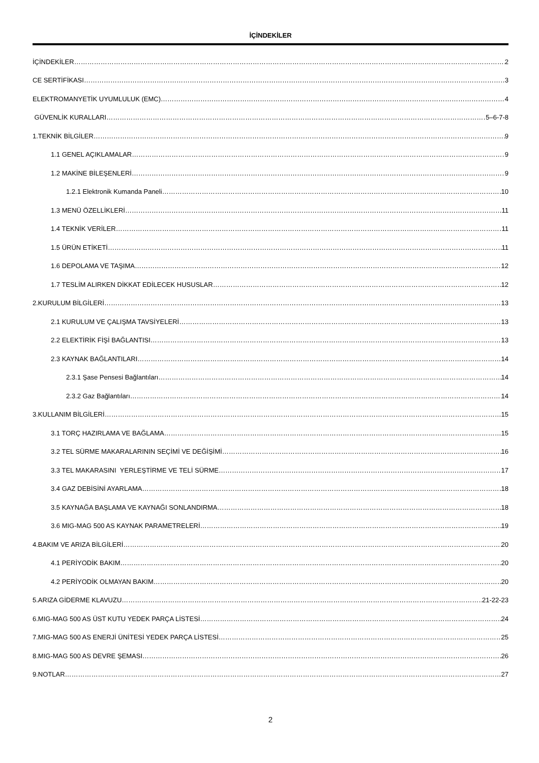İÇİNDEKİLER
İÇİNDEKİLER 2
CE SERTİFİKASI 3
ELEKTROMANYETİK UYUMLULUK (EMC) 4
GÜVENLİK KURALLARI 5–6-7-8
1.TEKNİK BİLGİLER 9
1.1 GENEL AÇIKLAMALAR 9
1.2 MAKİNE BİLEŞENLERİ 9
1.2.1 Elektronik Kumanda Paneli 10
1.3 MENÜ ÖZELLİKLERİ 11
1.4 TEKNİK VERİLER 11
1.5 ÜRÜN ETİKETİ 11
1.6 DEPOLAMA VE TAŞIMA 12
1.7 TESLİM ALIRKEN DİKKAT EDİLECEK HUSUSLAR 12
2.KURULUM BİLGİLERİ 13
2.1 KURULUM VE ÇALIŞMA TAVSİYELERİ 13
2.2 ELEKTİRİK FİŞİ BAĞLANTISI 13
2.3 KAYNAK BAĞLANTILARI 14
2.3.1 Şase Pensesi Bağlantıları 14
2.3.2 Gaz Bağlantıları 14
3.KULLANIM BİLGİLERİ 15
3.1 TORÇ HAZIRLAMA VE BAĞLAMA 15
3.2 TEL SÜRME MAKARALARININ SEÇİMİ VE DEĞİŞİMİ 16
3.3 TEL MAKARASINI YERLEŞTİRME VE TELİ SÜRME 17
3.4 GAZ DEBİSİNİ AYARLAMA 18
3.5 KAYNAĞA BAŞLAMA VE KAYNAĞI SONLANDIRMA 18
3.6 MIG-MAG 500 AS KAYNAK PARAMETRELERİ 19
4.BAKIM VE ARIZA BİLGİLERİ 20
4.1 PERİYODİK BAKIM 20
4.2 PERİYODİK OLMAYAN BAKIM 20
5.ARIZA GİDERME KLAVUZU 21-22-23
6.MIG-MAG 500 AS ÜST KUTU YEDEK PARÇA LİSTESİ 24
7.MIG-MAG 500 AS ENERJİ ÜNİTESİ YEDEK PARÇA LİSTESİ 25
8.MIG-MAG 500 AS DEVRE ŞEMASI 26
9.NOTLAR 27
2